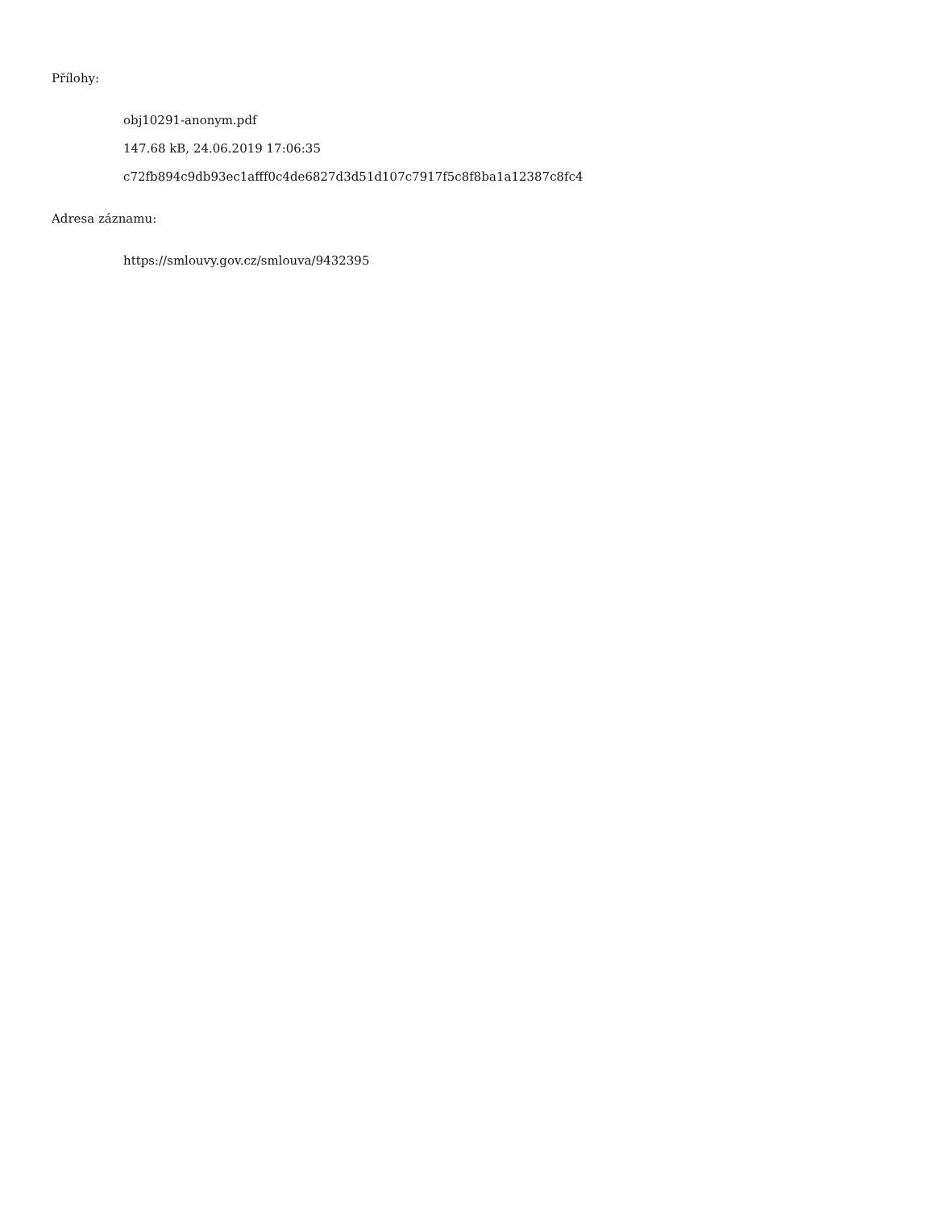Přílohy:
obj10291-anonym.pdf
147.68 kB, 24.06.2019 17:06:35
c72fb894c9db93ec1afff0c4de6827d3d51d107c7917f5c8f8ba1a12387c8fc4
Adresa záznamu:
https://smlouvy.gov.cz/smlouva/9432395